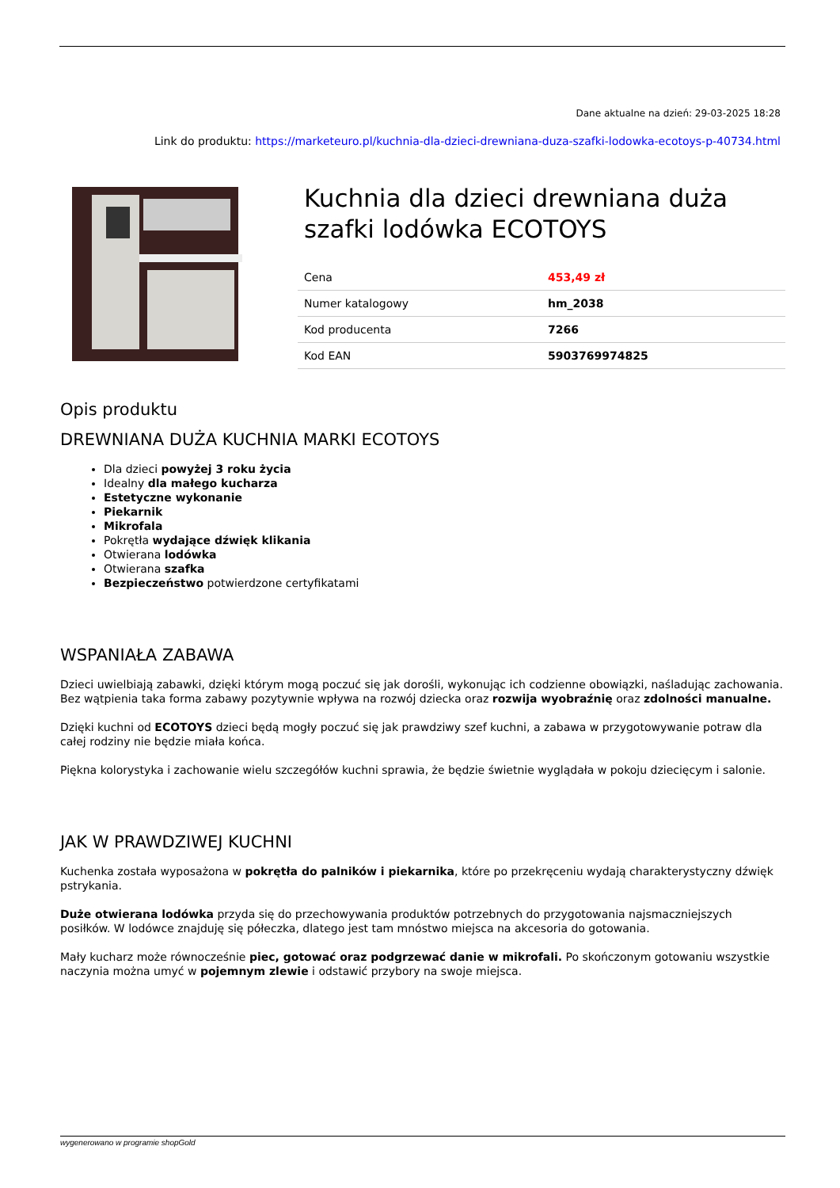Dane aktualne na dzień: 29-03-2025 18:28
Link do produktu: https://marketeuro.pl/kuchnia-dla-dzieci-drewniana-duza-szafki-lodowka-ecotoys-p-40734.html
Kuchnia dla dzieci drewniana duża szafki lodówka ECOTOYS
| Cena | 453,49 zł |
| Numer katalogowy | hm_2038 |
| Kod producenta | 7266 |
| Kod EAN | 5903769974825 |
Opis produktu
DREWNIANA DUŻA KUCHNIA MARKI ECOTOYS
Dla dzieci powyżej 3 roku życia
Idealny dla małego kucharza
Estetyczne wykonanie
Piekarnik
Mikrofala
Pokrętła wydające dźwięk klikania
Otwierana lodówka
Otwierana szafka
Bezpieczeństwo potwierdzone certyfikatami
WSPANIAŁA ZABAWA
Dzieci uwielbiają zabawki, dzięki którym mogą poczuć się jak dorośli, wykonując ich codzienne obowiązki, naśladując zachowania. Bez wątpienia taka forma zabawy pozytywnie wpływa na rozwój dziecka oraz rozwija wyobraźnię oraz zdolności manualne.
Dzięki kuchni od ECOTOYS dzieci będą mogły poczuć się jak prawdziwy szef kuchni, a zabawa w przygotowywanie potraw dla całej rodziny nie będzie miała końca.
Piękna kolorystyka i zachowanie wielu szczegółów kuchni sprawia, że będzie świetnie wyglądała w pokoju dziecięcym i salonie.
JAK W PRAWDZIWEJ KUCHNI
Kuchenka została wyposażona w pokrętła do palników i piekarnika, które po przekręceniu wydają charakterystyczny dźwięk pstrykania.
Duże otwierana lodówka przyda się do przechowywania produktów potrzebnych do przygotowania najsmaczniejszych posiłków. W lodówce znajduję się półeczka, dlatego jest tam mnóstwo miejsca na akcesoria do gotowania.
Mały kucharz może równocześnie piec, gotować oraz podgrzewać danie w mikrofali. Po skończonym gotowaniu wszystkie naczynia można umyć w pojemnym zlewie i odstawić przybory na swoje miejsca.
wygenerowano w programie shopGold